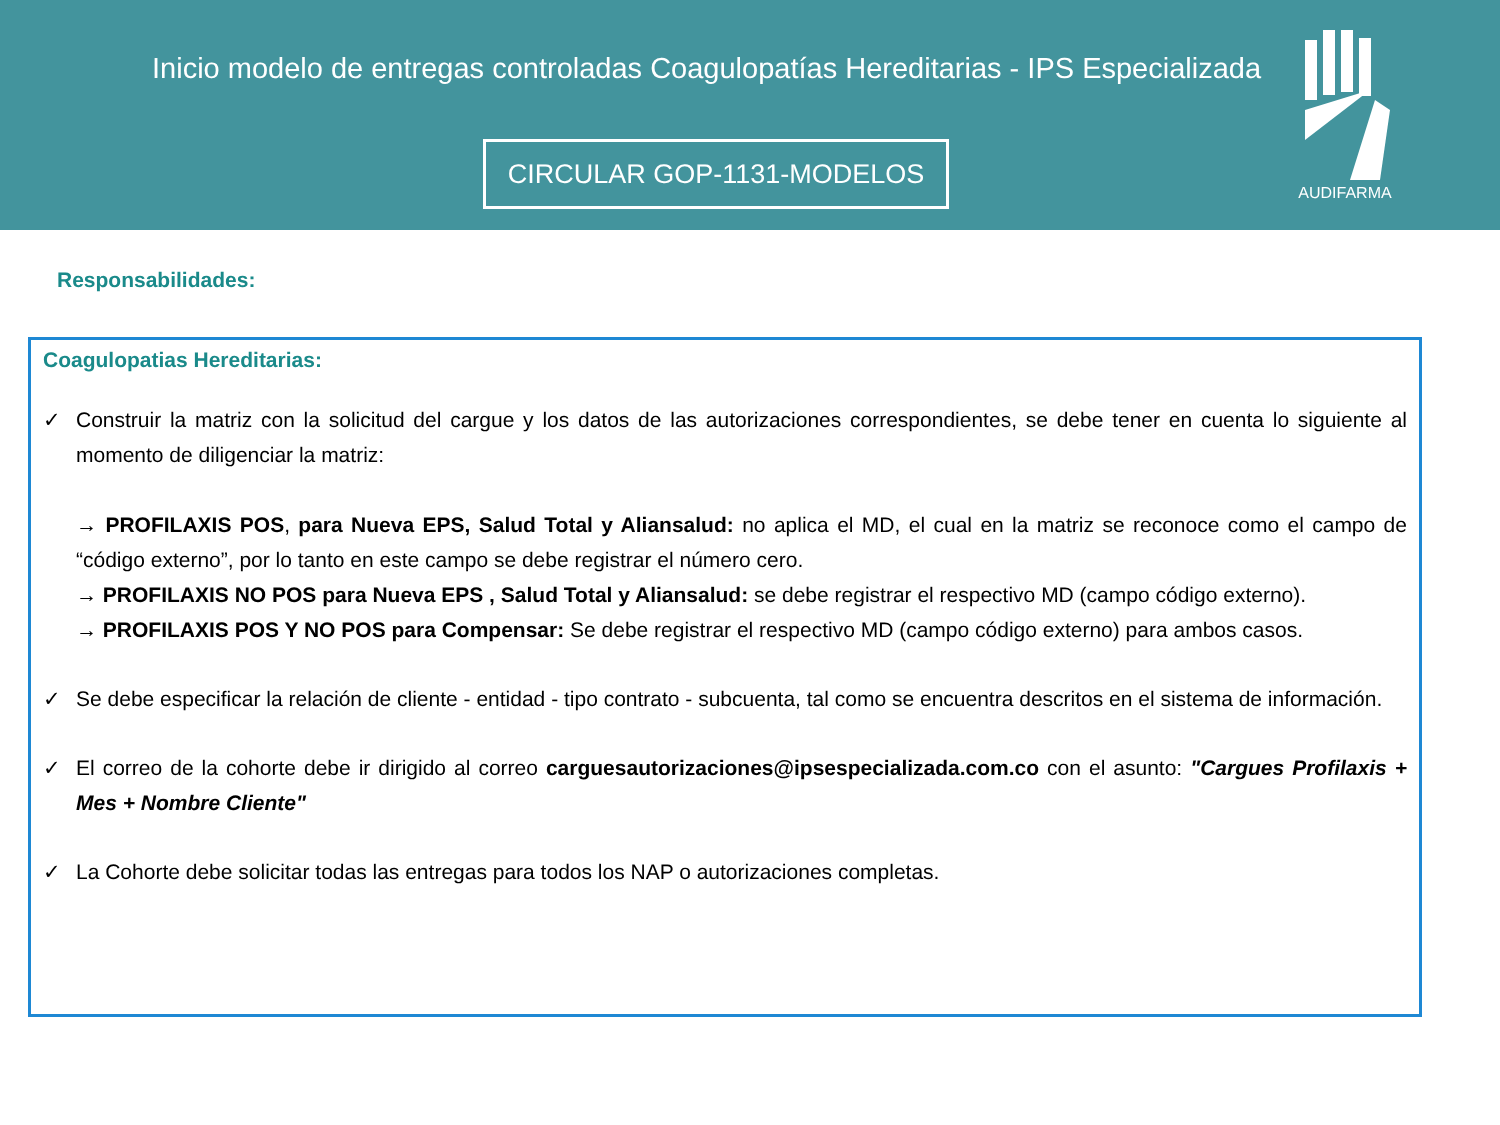Inicio modelo de entregas controladas Coagulopatías Hereditarias - IPS Especializada
CIRCULAR GOP-1131-MODELOS
AUDIFARMA
Responsabilidades:
Coagulopatias Hereditarias:
✓ Construir la matriz con la solicitud del cargue y los datos de las autorizaciones correspondientes, se debe tener en cuenta lo siguiente al momento de diligenciar la matriz:
→ PROFILAXIS POS, para Nueva EPS, Salud Total y Aliansalud: no aplica el MD, el cual en la matriz se reconoce como el campo de “código externo”, por lo tanto en este campo se debe registrar el número cero.
→ PROFILAXIS NO POS para Nueva EPS , Salud Total y Aliansalud: se debe registrar el respectivo MD (campo código externo).
→ PROFILAXIS POS Y NO POS para Compensar: Se debe registrar el respectivo MD (campo código externo) para ambos casos.
✓ Se debe especificar la relación de cliente - entidad - tipo contrato - subcuenta, tal como se encuentra descritos en el sistema de información.
✓ El correo de la cohorte debe ir dirigido al correo carguesautorizaciones@ipsespecializada.com.co con el asunto: "Cargues Profilaxis + Mes + Nombre Cliente"
✓ La Cohorte debe solicitar todas las entregas para todos los NAP o autorizaciones completas.